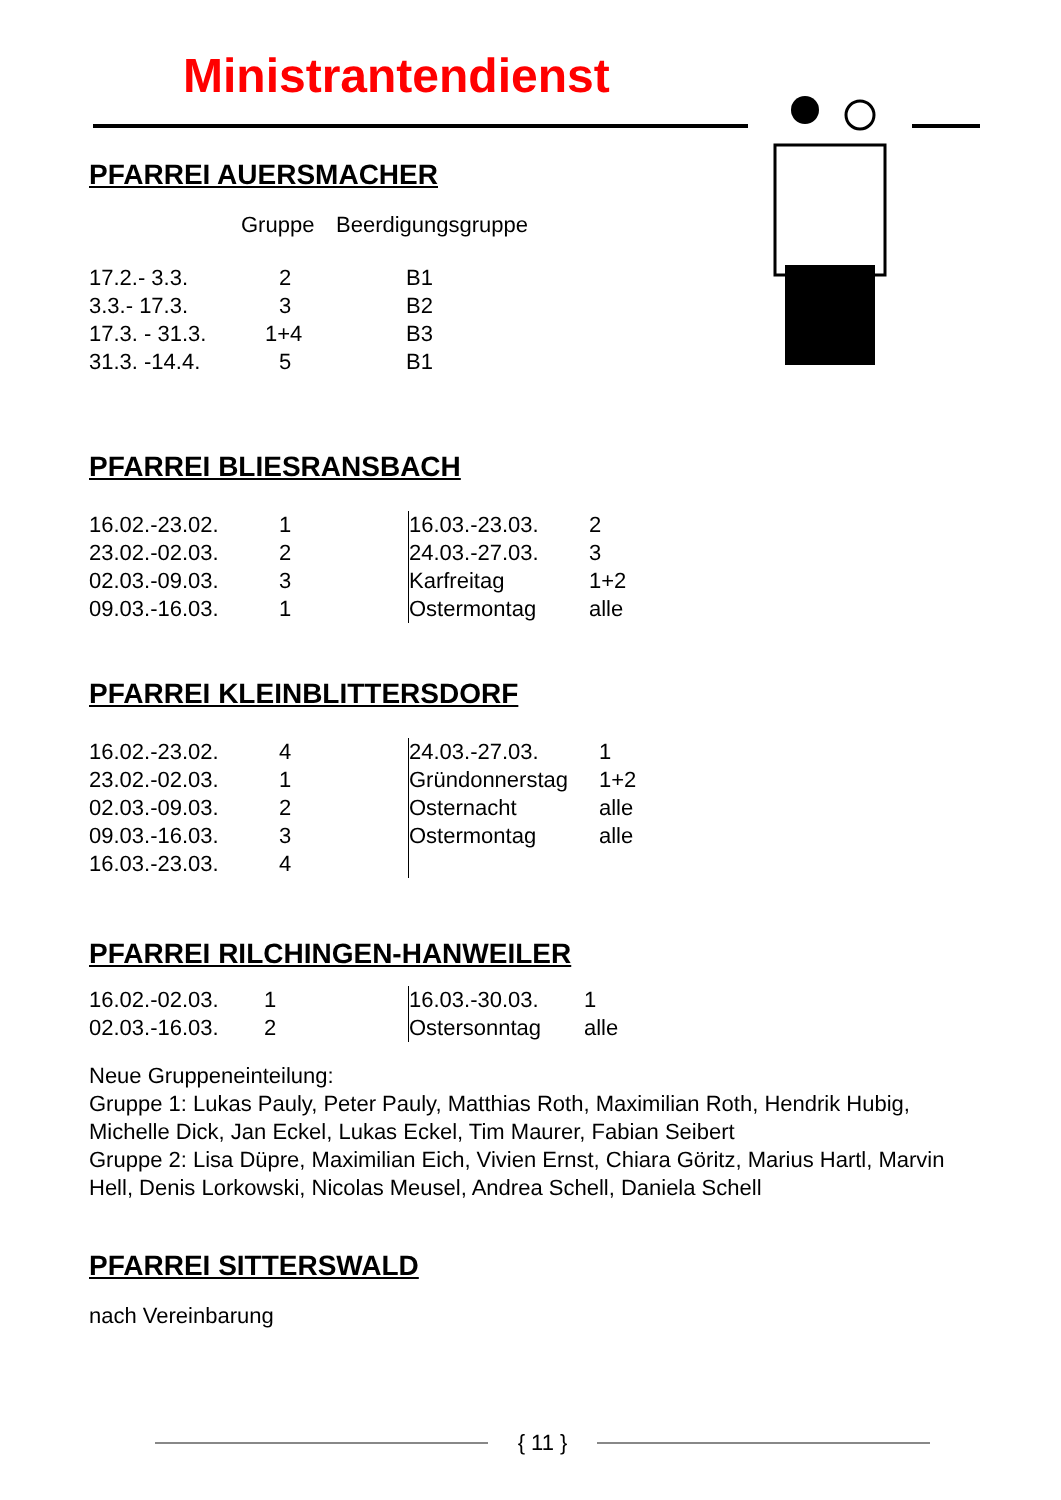Ministrantendienst
PFARREI AUERSMACHER
| | Gruppe | Beerdigungsgruppe |
| 17.2.- 3.3. | 2 | B1 |
| 3.3.- 17.3. | 3 | B2 |
| 17.3. - 31.3. | 1+4 | B3 |
| 31.3. -14.4. | 5 | B1 |
PFARREI BLIESRANSBACH
| 16.02.-23.02. | 1 |
| 23.02.-02.03. | 2 |
| 02.03.-09.03. | 3 |
| 09.03.-16.03. | 1 |
| 16.03.-23.03. | 2 |
| 24.03.-27.03. | 3 |
| Karfreitag | 1+2 |
| Ostermontag | alle |
PFARREI KLEINBLITTERSDORF
| 16.02.-23.02. | 4 |
| 23.02.-02.03. | 1 |
| 02.03.-09.03. | 2 |
| 09.03.-16.03. | 3 |
| 16.03.-23.03. | 4 |
| 24.03.-27.03. | 1 |
| Gründonnerstag | 1+2 |
| Osternacht | alle |
| Ostermontag | alle |
PFARREI RILCHINGEN-HANWEILER
| 16.02.-02.03. | 1 |
| 02.03.-16.03. | 2 |
| 16.03.-30.03. | 1 |
| Ostersonntag | alle |
Neue Gruppeneinteilung:
Gruppe 1: Lukas Pauly, Peter Pauly, Matthias Roth, Maximilian Roth, Hendrik Hubig, Michelle Dick, Jan Eckel, Lukas Eckel, Tim Maurer, Fabian Seibert
Gruppe 2: Lisa Düpre, Maximilian Eich, Vivien Ernst, Chiara Göritz, Marius Hartl, Marvin Hell, Denis Lorkowski, Nicolas Meusel, Andrea Schell, Daniela Schell
PFARREI SITTERSWALD
nach Vereinbarung
{ 11 }